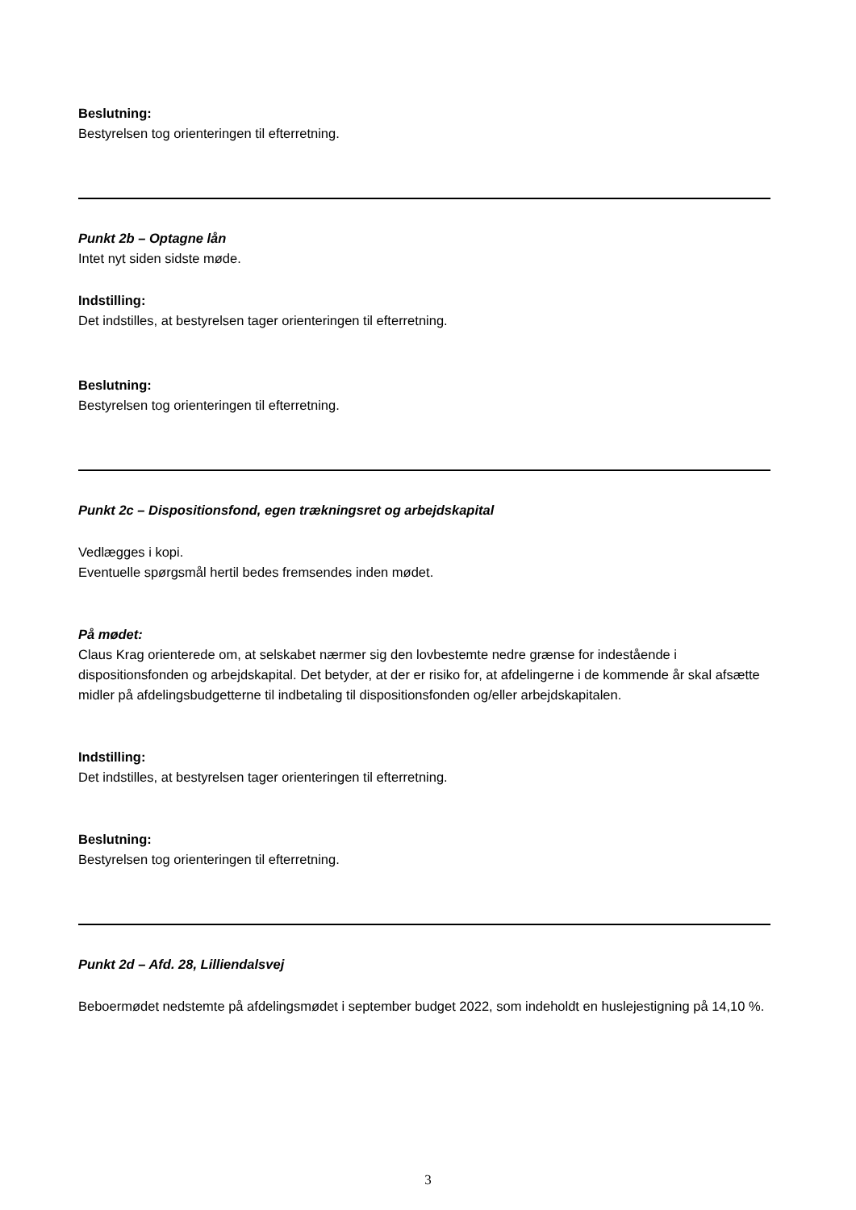Beslutning:
Bestyrelsen tog orienteringen til efterretning.
Punkt 2b – Optagne lån
Intet nyt siden sidste møde.
Indstilling:
Det indstilles, at bestyrelsen tager orienteringen til efterretning.
Beslutning:
Bestyrelsen tog orienteringen til efterretning.
Punkt 2c – Dispositionsfond, egen trækningsret og arbejdskapital
Vedlægges i kopi.
Eventuelle spørgsmål hertil bedes fremsendes inden mødet.
På mødet:
Claus Krag orienterede om, at selskabet nærmer sig den lovbestemte nedre grænse for indestående i dispositionsfonden og arbejdskapital. Det betyder, at der er risiko for, at afdelingerne i de kommende år skal afsætte midler på afdelingsbudgetterne til indbetaling til dispositionsfonden og/eller arbejdskapitalen.
Indstilling:
Det indstilles, at bestyrelsen tager orienteringen til efterretning.
Beslutning:
Bestyrelsen tog orienteringen til efterretning.
Punkt 2d – Afd. 28, Lilliendalsvej
Beboermødet nedstemte på afdelingsmødet i september budget 2022, som indeholdt en huslejestigning på 14,10 %.
3